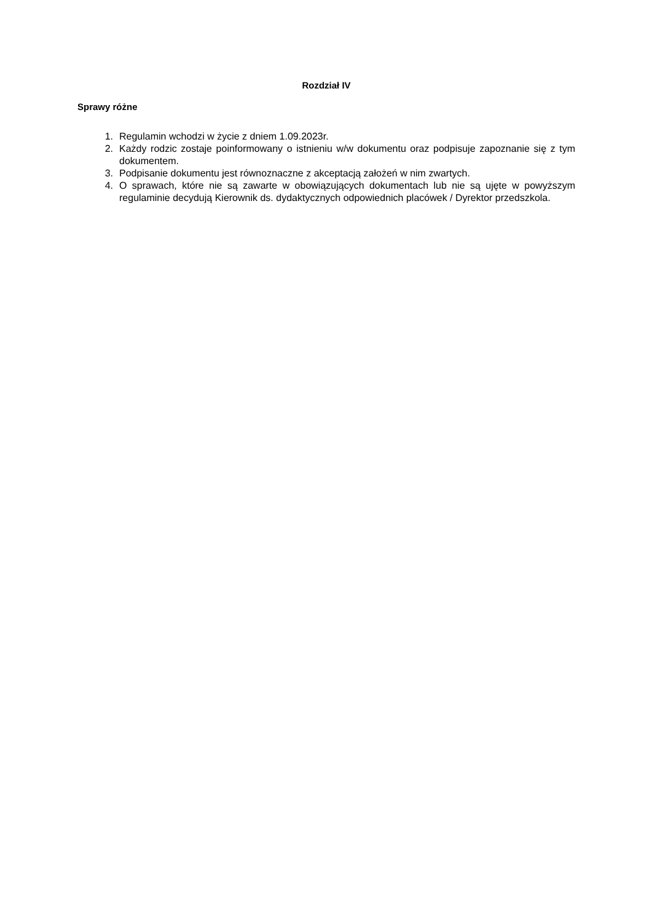Rozdział IV
Sprawy różne
1. Regulamin wchodzi w życie z dniem 1.09.2023r.
2. Każdy rodzic zostaje poinformowany o istnieniu w/w dokumentu oraz podpisuje zapoznanie się z tym dokumentem.
3. Podpisanie dokumentu jest równoznaczne z akceptacją założeń w nim zwartych.
4. O sprawach, które nie są zawarte w obowiązujących dokumentach lub nie są ujęte w powyższym regulaminie decydują Kierownik ds. dydaktycznych odpowiednich placówek / Dyrektor przedszkola.